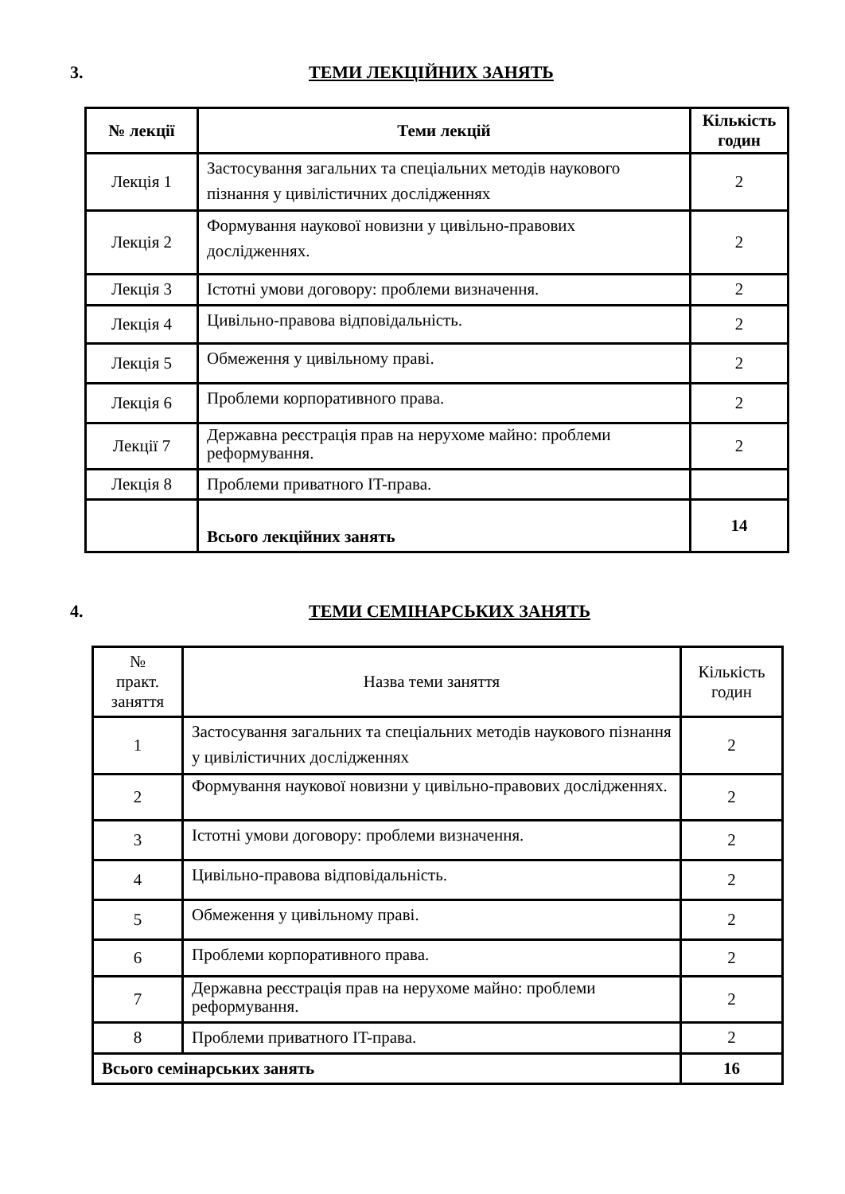3. ТЕМИ ЛЕКЦІЙНИХ ЗАНЯТЬ
| № лекції | Теми лекцій | Кількість годин |
| --- | --- | --- |
| Лекція 1 | Застосування загальних та спеціальних методів наукового пізнання у цивілістичних дослідженнях | 2 |
| Лекція 2 | Формування наукової новизни у цивільно-правових дослідженнях. | 2 |
| Лекція 3 | Істотні умови договору: проблеми визначення. | 2 |
| Лекція 4 | Цивільно-правова відповідальність. | 2 |
| Лекція 5 | Обмеження у цивільному праві. | 2 |
| Лекція 6 | Проблеми корпоративного права. | 2 |
| Лекції 7 | Державна реєстрація прав на нерухоме майно: проблеми реформування. | 2 |
| Лекція 8 | Проблеми приватного IT-права. | |
| | Всього лекційних занять | 14 |
4. ТЕМИ СЕМІНАРСЬКИХ ЗАНЯТЬ
| № практ. заняття | Назва теми заняття | Кількість годин |
| 1 | Застосування загальних та спеціальних методів наукового пізнання у цивілістичних дослідженнях | 2 |
| 2 | Формування наукової новизни у цивільно-правових дослідженнях. | 2 |
| 3 | Істотні умови договору: проблеми визначення. | 2 |
| 4 | Цивільно-правова відповідальність. | 2 |
| 5 | Обмеження у цивільному праві. | 2 |
| 6 | Проблеми корпоративного права. | 2 |
| 7 | Державна реєстрація прав на нерухоме майно: проблеми реформування. | 2 |
| 8 | Проблеми приватного IT-права. | 2 |
| Всього семінарських занять | | 16 |